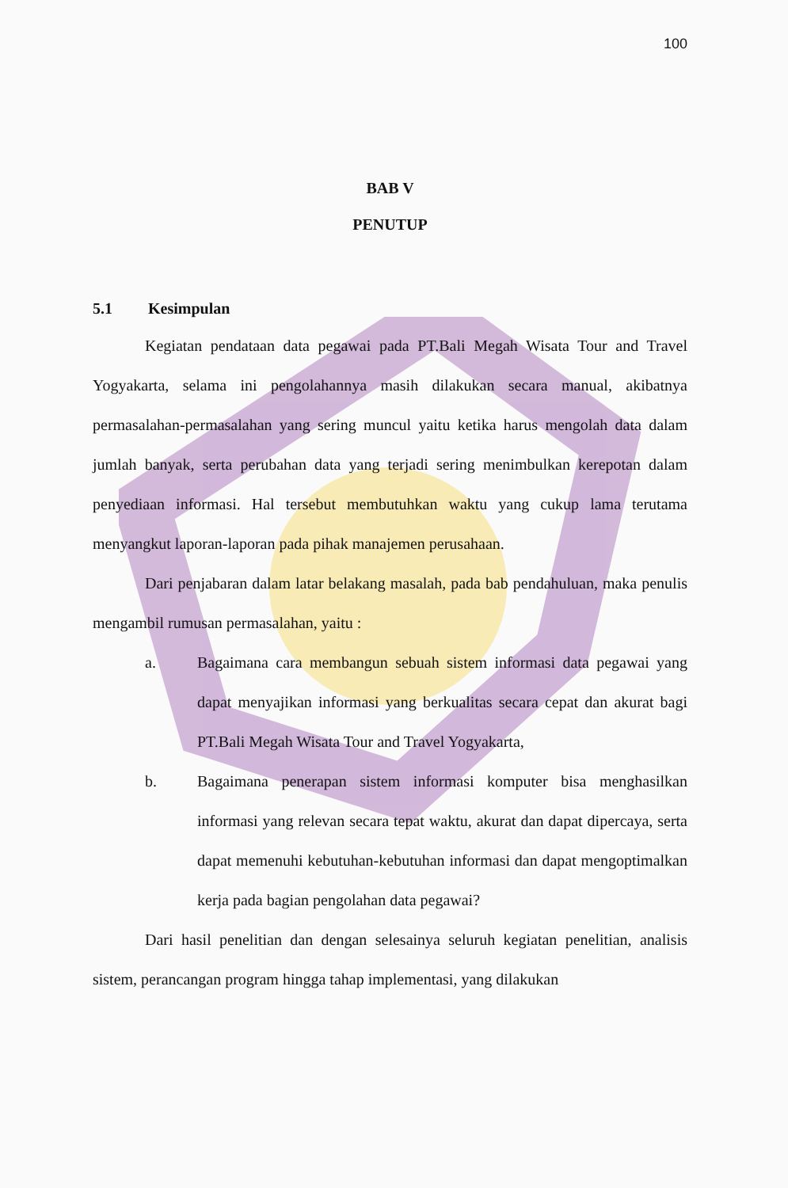100
BAB V
PENUTUP
5.1 Kesimpulan
Kegiatan pendataan data pegawai pada PT.Bali Megah Wisata Tour and Travel Yogyakarta, selama ini pengolahannya masih dilakukan secara manual, akibatnya permasalahan-permasalahan yang sering muncul yaitu ketika harus mengolah data dalam jumlah banyak, serta perubahan data yang terjadi sering menimbulkan kerepotan dalam penyediaan informasi. Hal tersebut membutuhkan waktu yang cukup lama terutama menyangkut laporan-laporan pada pihak manajemen perusahaan.
Dari penjabaran dalam latar belakang masalah, pada bab pendahuluan, maka penulis mengambil rumusan permasalahan, yaitu :
a. Bagaimana cara membangun sebuah sistem informasi data pegawai yang dapat menyajikan informasi yang berkualitas secara cepat dan akurat bagi PT.Bali Megah Wisata Tour and Travel Yogyakarta,
b. Bagaimana penerapan sistem informasi komputer bisa menghasilkan informasi yang relevan secara tepat waktu, akurat dan dapat dipercaya, serta dapat memenuhi kebutuhan-kebutuhan informasi dan dapat mengoptimalkan kerja pada bagian pengolahan data pegawai?
Dari hasil penelitian dan dengan selesainya seluruh kegiatan penelitian, analisis sistem, perancangan program hingga tahap implementasi, yang dilakukan